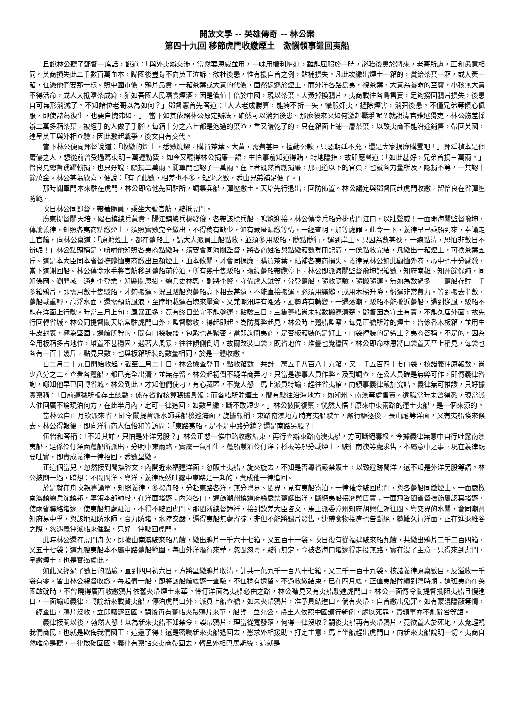開放文學 -- 英雄傳奇 -- 林公案
第四十九回 移節虎門收繳煙土　激惱領事遣回夷船
且說林公聽了鄧督一席話，說道：「與外夷辦交涉，當然要恩威並用，一味用權利壓迫，雖能屈服於一時，必貽後患於將來，老哥所慮，正和愚意相同。英商損失此二千數百萬血本，歸國後豈肯不向英王泣訴。欲杜後患，惟有援自首之例，貼補損失。凡此次繳出煙土一箱的，賞給茶葉一箱，或大黃一箱，任憑他們要那一樣。照中國市價，鴉片昂貴，一箱茶葉或大黃的代價，固然遠遜於煙土，而外洋各路島夷，視茶葉、大黃為養命的至寶，小孩無大黃不得活命，成人大抵嗜茶成癖，猶如吾國人民嗜食煙酒，因是價值十倍於中國，現以茶葉、大黃掉換鴉片，夷商載往各島售賣，足夠撈回鴉片損失，後患自可無形消滅了。不知諸位老哥以為如何？」鄧督憲首先答道：「大人老成勝算，能夠不折一矢，懾服奸夷，鏟除煙害，消弭後患。不僅兄弟等傾心佩服，即使諸葛復生，也要自愧弗如。」　當下如其依照林公原定辦法，確然可以消弭後患。那麼後來又如何激起戰爭呢？就說清官難逃猾吏，林公飭差採辦二萬多箱茶葉，被經手的人做了手腳，每箱十分之六七都是泡過的葉渣，重又曬乾了的，只在箱面上鋪一層茶葉，以致夷商不能沿途銷售，帶回英國，進呈英王與外相查驗，因此激起戰爭，後文自有交代。
當下林公便向鄧督說道：「收繳的煙土，悉數燒燬。購買茶葉、大黃，需費甚巨，擅動公款，只恐朝廷不允，還是大家捐廉購置吧！」鄧廷楨本是個庸儒之人，想從前曾受過葛東明三萬運動費，如今又聽得林公捐廉一語，生怕事前知道得賄，特地隱指，故即應聲道：「如此甚好，兄弟首捐三萬兩。」怡良見總督踴躍輸捐，也只好說，願捐二萬兩。關軍門也認了一萬兩。在上者既然首創捐廉，那司道以下的官員，也就各力量所及，認捐不等，一共認十餘萬金。林公甚為欣喜，便說：「有了此數，相差也不多，短少之數，悉由兄弟補足便了。」
那時關軍門本來駐在虎門，林公即命他先回駐所，調集兵船，彈壓繳土。天培先行退出，回防佈置。林公議定與鄧督同赴虎門收繳，留怡良在省彈壓防範。
次日林公同鄧督，帶著隨員，乘坐大號官舫，駛抵虎門。
廣東提督關天培、碣石鎮總兵黃貴、陽江鎮總兵楊發俊，各帶該標兵船，鳴炮迎接。林公傳令兵船分排虎門江口，以壯聲威！一面命海關監督豫坤，傳諭義律，知照各夷商點繳煙土，須照實數完全繳出，不得稍有缺少，如有藏匿漏繳等情，一經查明，加等處罪。此令一下，義律早已乘船到來，奉諭走上官艙，向林公稟道：「原籍煙土，都在躉船上，請大人派員上船點收，並須多用駁船，隨點隨行，運到岸上。只因為數甚伙，一總點清，恐怕非數日不辦呢！」林公點頭稱是，吩咐他知照各夷商點繳時，須要會同海關監督，將各商姓名與點繳箱數登冊記清，一俟點收完結，凡繳出一箱煙土，可換茶葉五斤。這是本大臣同本省督撫體恤夷商繳出巨額煙土，血本攸關，才會同捐廉，購買茶葉，貼補各夷商損失。義律見林公如此顧恤外商，心中也十分感激，當下道謝回船。林公傳令水手將官舫移到躉船前停泊，所有幾十隻駁船，環繞躉船帶纜停下。林公即派海關監督豫坤記箱數，知府南雄、知州餘保純，同知佛岡、劉開域，通判李登業，知縣關恩樹，總兵史林恩，副將李賢，守備盧大鉞等，分登躉船，隨收隨驗，隨搬隨運。無如為數過多，一躉船存貯一千多箱鴉片，即需用數十隻駁船，才夠搬運。況且駁船與躉船高下相去甚遠，不能直接搬運，必須用繩縋，或用木梯升降，盤運非常費力。等到搬去半數，躉船載重輕，高浮水面，還需預防風浪，至陸地載運石塊來壓倉。又兼潮汛時有漲落，風勢時有轉變，一遇落潮，駁船不能攏近躉船，遇到逆風，駁船不能在洋面上行駛。時當三月上旬，風暴正多，竟有終日坐守不能盤運，點驗三日，三隻躉船尚未掃數搬運清楚。鄧督因為守土有責，不能久居外面，故先行回轉省城。林公同提督關天培常駐虎門口外，監督驗收，得起即起。為防舞弊起見，林公時上躉船監察，每見正艙所貯的煙土，皆係番木板箱，並用生牛皮封裹，極為堅固；邊艙所貯的，間有口袋裝盛，包紮也甚緊密。當即詢問夷商，是否板箱裝的是好土，口袋裡裝的是劣土？夷商答稱，不是的，因為全用板箱多占地位，堆置不甚穩固，遇著大風暴，往往傾側倒坍，故爾改裝口袋，既省地位，堆疊也覺穩固。林公即命林恩將口袋置天平上稱見，每袋也各有一百十幾斤，點見只數，也與板箱所裝的數量相同，於是一體收繳。
自二月二十九日開始收起，截至三月二十日，林公檢查登冊，點收箱數，共計一萬五千八百八十九箱，又一千五百四十七口袋，核諸義律原報數，尚少八分之二。查看各躉船，都已完全出清，並無存留。林公起初倒不疑洋商弄刁，只當是辦事人員作弊。及到調查，在公人員確是無弊可作，即傳義律咨詢，哪知他早已回轉省城。林公到此，才知他們使刁，有心藏匿，不覺大怒！馬上派員特諭，趕往省夷館，向領事義律嚴加究詰。義律無可推諉，只好據實稟稱：「日前遠職所報存土總數，係在省館核算賬據具報；而各船所貯煙土，間有駛往沿海地方，如潮州、南澳等處售賣。遠職當時未曾得悉，現當派人催回廣不論現泊何方，在此半月內，定可一律追回，如數呈繳，斷不敢短少。」林公披閱復稟，恍然大悟！原來中東兩路的運土夷船，是一個來源的。
當林公自正月欽派來省，即令關提督派水師兵船檢巡海面，旋據報稱，東路南澳地方時有夷船駛至，嚴行驅逐後，長山尾等洋面，又有夷船倏來倏去。林公得報後，即向洋行商人伍怡和等訪問：「東路夷船，是不是中路分銷？還是南路另股？」
伍怡和答稱：「不知其詳，只怕是外洋另股？」林公正想一俟中路收繳結束，再行查辦東路南澳夷船，方可斷絕毒根。今據義律無意中自行吐露南澳夷船，是係伶仃洋面躉船所派出，分明中東兩路，實屬一氣相生，躉船叢泊伶仃洋；杉板等船分載煙土，駛往南澳等處求售，本屬意中之事。現在義律既要吐實，即責成義律一律招回，悉數呈繳。
正這個當兒，忽然接到閩撫咨文，內開近來福建洋面，忽販土夷船，旋來旋去，不知是否粵省嚴禁販土，以致避跡閩洋，還不知是外洋另股等語。林公披閱一過，暗想：不問閩洋、粵洋，義律既然吐露中東路是一起的，責成他一律追回。
於是就在舟次親書諭單，知照義律，多撥舟船，分赴東路各洋，無分粵界、閩界，見有夷船寄泊，一律催令駛回虎門，與各躉船同繳煙土。一面嚴檄南澳鎮總兵沈鎮邦，率領本部師船，在洋面堵逐；內港各口，通飭潮州鎮道府縣嚴禁躉艇出洋，斷絕夷船接濟與售賣；一面飛咨閩省督撫飭屬認真堵逐，使兩省聯絡堵逐，使夷船無處駐泊，不得不駛回虎門。那閩浙總督鐘祥，接到欽差大臣咨文，馬上派委漳州知府胡興仁趕往閩、粵交界的水關，會同潮州知府易中孚，與該地駐防水師，合力防堵，水陸交嚴，逼得夷船無處寄碇，非但不能將鴉片發售，連帶食物接濟也告斷絕，勢難久行洋面，正在進退維谷之際，忽遇義律派船來催歸，只好一律駛回虎門。
此時林公還在虎門舟次，即據由南澳駛來船八艘，繳出鴉片一千六十七箱，又五百十一袋。次日復有從福建駛來船九艘，共繳出鴉片二千二百四箱，又五十七袋；這九艘夷船本不屬中路躉船範圍，每由外洋潛行來華，忽閩忽粵，駛行無定，今被各海口堵逐得走投無路，實在沒了主意，只得來到虎門，呈繳煙土，也是實逼處此。
如此又經過了數日的點驗，直到四月初六日，方將呈繳鴉片收清，計共一萬九千一百八十七箱，又二千一百十九袋。核諸義律原稟數目，反溢收一千袋有零。皆由林公親督收繳。每起盡一船，即將該船艙底逐一查驗，不任稍有遺留。不過收繳結束，已在四月底，正值夷船陸續到粵時期；這班夷商在英國啟碇時，不曾曉得廣西收繳鴉片依舊夾帶煙土來華。伶仃洋面為夷船必由之路，林公瞧見又有夷船駛進虎門口，林公一面傳令關提督攔阻夷船且慢進口，一面諭知義律，轉諭新來載貨夷船，停泊虎門口外，派員上船查艙，如未夾帶鴉片，准予具結進口。倘有夾帶，自首繳出免罪。如有蒙混隱蔽等情，一經查出，鴉片沒收，立即驅逐回國。嗣後再有躉船夾帶鴉片來華，船貨一並充公，帶土人依照中國頒行新例，處以死罪，責領事亦不能辭咎等語。
義律接閱以後，勃然大怒！以為新來夷船不知禁令，誤帶鴉片，理當從寬發落，何得一律沒收？嗣後夷船再有夾帶鴉片，竟欲置人於死地，太覺輕視我們商民，也就是欺侮我們國王，這還了得！還是密囑新來夷船退回去，懇求外相援助。打定主意，馬上坐船趕出虎門口，向新來夷船說明一切。夷商自然唯命是聽，一律啟碇回國。義律有稟帖交夷商帶回去，轉呈外相巴馬斯統，這就是